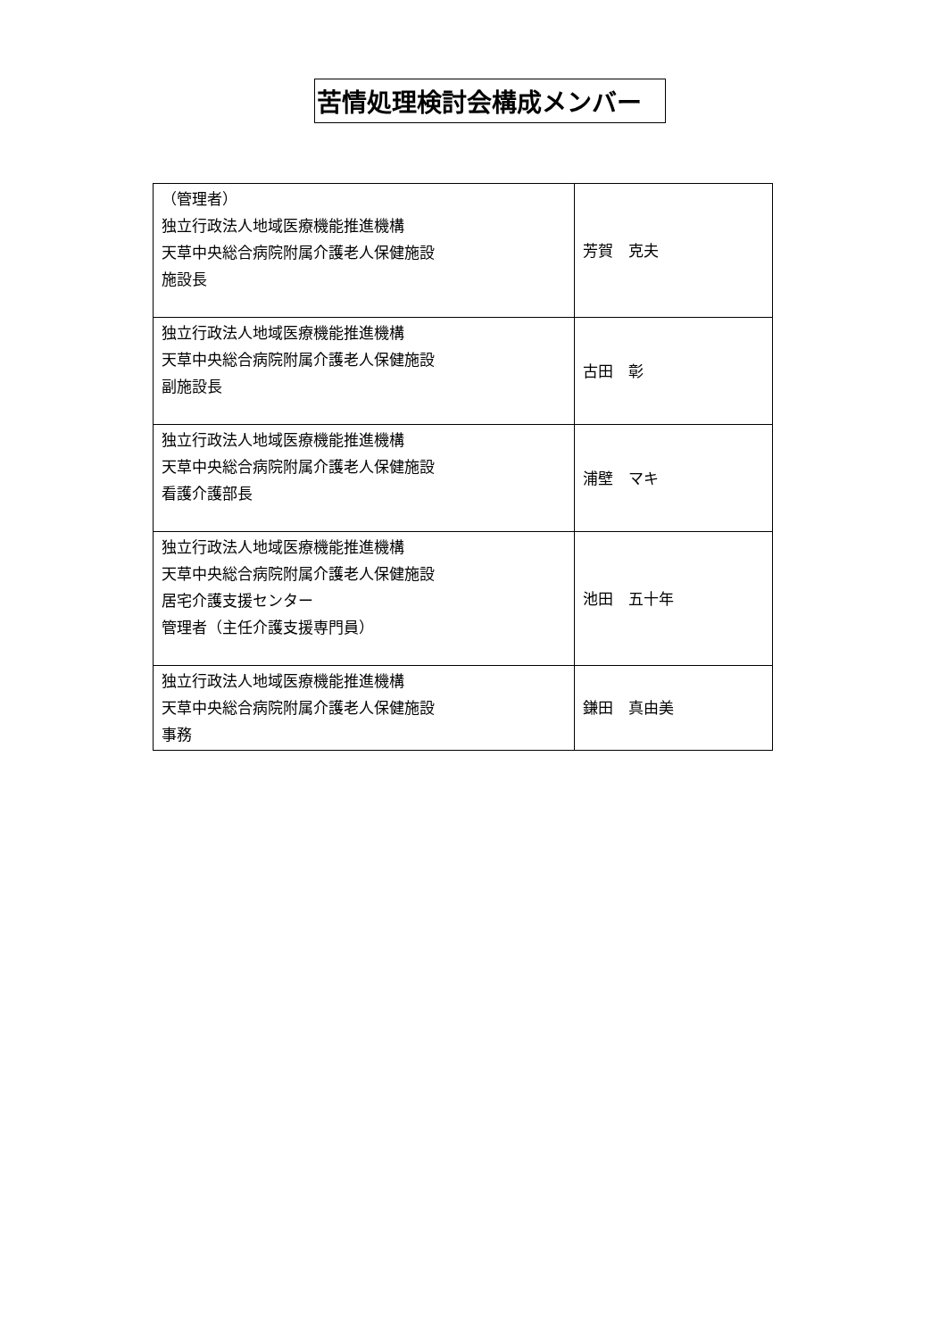苦情処理検討会構成メンバー
| （管理者） 独立行政法人地域医療機能推進機構 天草中央総合病院附属介護老人保健施設 施設長 | 芳賀 克夫 |
| 独立行政法人地域医療機能推進機構 天草中央総合病院附属介護老人保健施設 副施設長 | 古田 彰 |
| 独立行政法人地域医療機能推進機構 天草中央総合病院附属介護老人保健施設 看護介護部長 | 浦壁 マキ |
| 独立行政法人地域医療機能推進機構 天草中央総合病院附属介護老人保健施設 居宅介護支援センター 管理者（主任介護支援専門員） | 池田 五十年 |
| 独立行政法人地域医療機能推進機構 天草中央総合病院附属介護老人保健施設 事務 | 鎌田 真由美 |